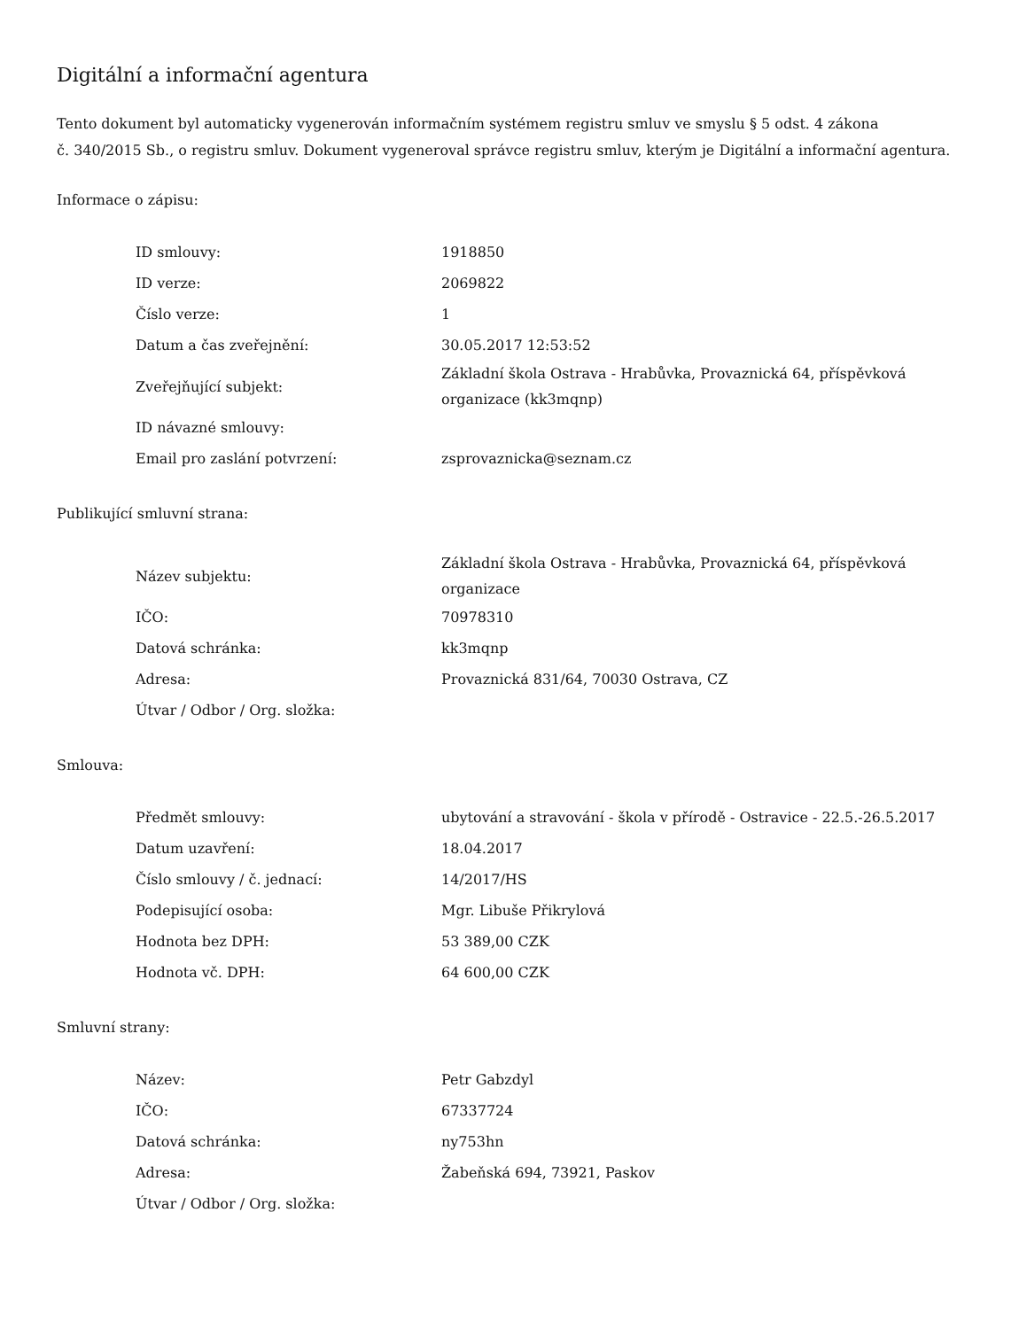Digitální a informační agentura
Tento dokument byl automaticky vygenerován informačním systémem registru smluv ve smyslu § 5 odst. 4 zákona
č. 340/2015 Sb., o registru smluv. Dokument vygeneroval správce registru smluv, kterým je Digitální a informační agentura.
Informace o zápisu:
| ID smlouvy: | 1918850 |
| ID verze: | 2069822 |
| Číslo verze: | 1 |
| Datum a čas zveřejnění: | 30.05.2017 12:53:52 |
| Zveřejňující subjekt: | Základní škola Ostrava - Hrabůvka, Provaznická 64, příspěvková organizace (kk3mqnp) |
| ID návazné smlouvy: | |
| Email pro zaslání potvrzení: | zsprovaznicka@seznam.cz |
Publikující smluvní strana:
| Název subjektu: | Základní škola Ostrava - Hrabůvka, Provaznická 64, příspěvková organizace |
| IČO: | 70978310 |
| Datová schránka: | kk3mqnp |
| Adresa: | Provaznická 831/64, 70030 Ostrava, CZ |
| Útvar / Odbor / Org. složka: | |
Smlouva:
| Předmět smlouvy: | ubytování a stravování - škola v přírodě - Ostravice - 22.5.-26.5.2017 |
| Datum uzavření: | 18.04.2017 |
| Číslo smlouvy / č. jednací: | 14/2017/HS |
| Podepisující osoba: | Mgr. Libuše Přikrylová |
| Hodnota bez DPH: | 53 389,00 CZK |
| Hodnota vč. DPH: | 64 600,00 CZK |
Smluvní strany:
| Název: | Petr Gabzdyl |
| IČO: | 67337724 |
| Datová schránka: | ny753hn |
| Adresa: | Žabeňská 694, 73921, Paskov |
| Útvar / Odbor / Org. složka: | |